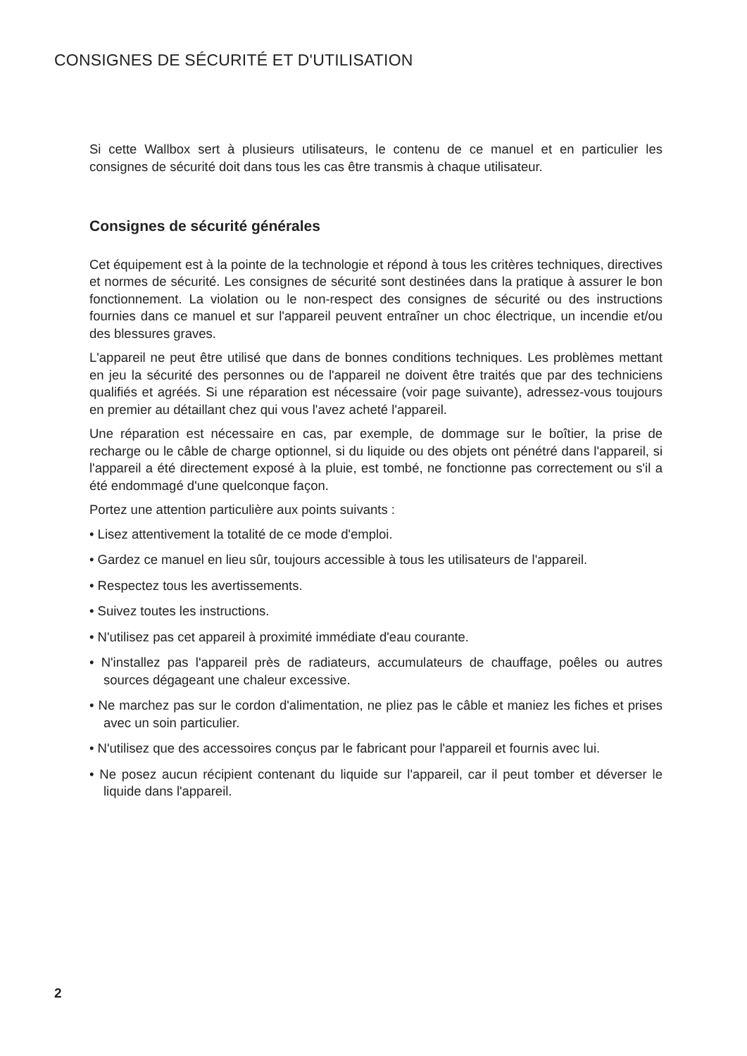CONSIGNES DE SÉCURITÉ ET D'UTILISATION
Si cette Wallbox sert à plusieurs utilisateurs, le contenu de ce manuel et en particulier les consignes de sécurité doit dans tous les cas être transmis à chaque utilisateur.
Consignes de sécurité générales
Cet équipement est à la pointe de la technologie et répond à tous les critères techniques, directives et normes de sécurité. Les consignes de sécurité sont destinées dans la pratique à assurer le bon fonctionnement. La violation ou le non-respect des consignes de sécurité ou des instructions fournies dans ce manuel et sur l'appareil peuvent entraîner un choc électrique, un incendie et/ou des blessures graves.
L'appareil ne peut être utilisé que dans de bonnes conditions techniques. Les problèmes mettant en jeu la sécurité des personnes ou de l'appareil ne doivent être traités que par des techniciens qualifiés et agréés. Si une réparation est nécessaire (voir page suivante), adressez-vous toujours en premier au détaillant chez qui vous l'avez acheté l'appareil.
Une réparation est nécessaire en cas, par exemple, de dommage sur le boîtier, la prise de recharge ou le câble de charge optionnel, si du liquide ou des objets ont pénétré dans l'appareil, si l'appareil a été directement exposé à la pluie, est tombé, ne fonctionne pas correctement ou s'il a été endommagé d'une quelconque façon.
Portez une attention particulière aux points suivants :
• Lisez attentivement la totalité de ce mode d'emploi.
• Gardez ce manuel en lieu sûr, toujours accessible à tous les utilisateurs de l'appareil.
• Respectez tous les avertissements.
• Suivez toutes les instructions.
• N'utilisez pas cet appareil à proximité immédiate d'eau courante.
• N'installez pas l'appareil près de radiateurs, accumulateurs de chauffage, poêles ou autres sources dégageant une chaleur excessive.
• Ne marchez pas sur le cordon d'alimentation, ne pliez pas le câble et maniez les fiches et prises avec un soin particulier.
• N'utilisez que des accessoires conçus par le fabricant pour l'appareil et fournis avec lui.
• Ne posez aucun récipient contenant du liquide sur l'appareil, car il peut tomber et déverser le liquide dans l'appareil.
2